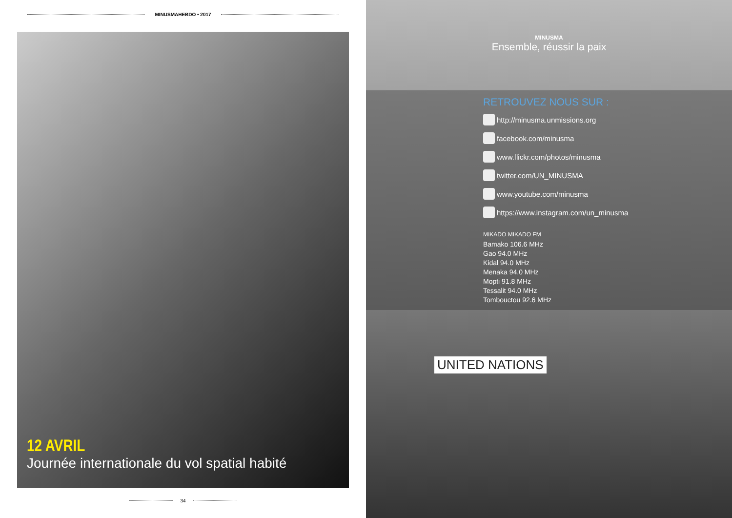MINUSMAHEBDO • 2017
12 AVRIL
Journée internationale du vol spatial habité
34
MINUSMA
Ensemble, réussir la paix
RETROUVEZ NOUS SUR :
http://minusma.unmissions.org
facebook.com/minusma
www.flickr.com/photos/minusma
twitter.com/UN_MINUSMA
www.youtube.com/minusma
https://www.instagram.com/un_minusma
MIKADO MIKADO FM
Bamako 106.6 MHz
Gao 94.0 MHz
Kidal 94.0 MHz
Menaka 94.0 MHz
Mopti 91.8 MHz
Tessalit 94.0 MHz
Tombouctou 92.6 MHz
UNITED NATIONS